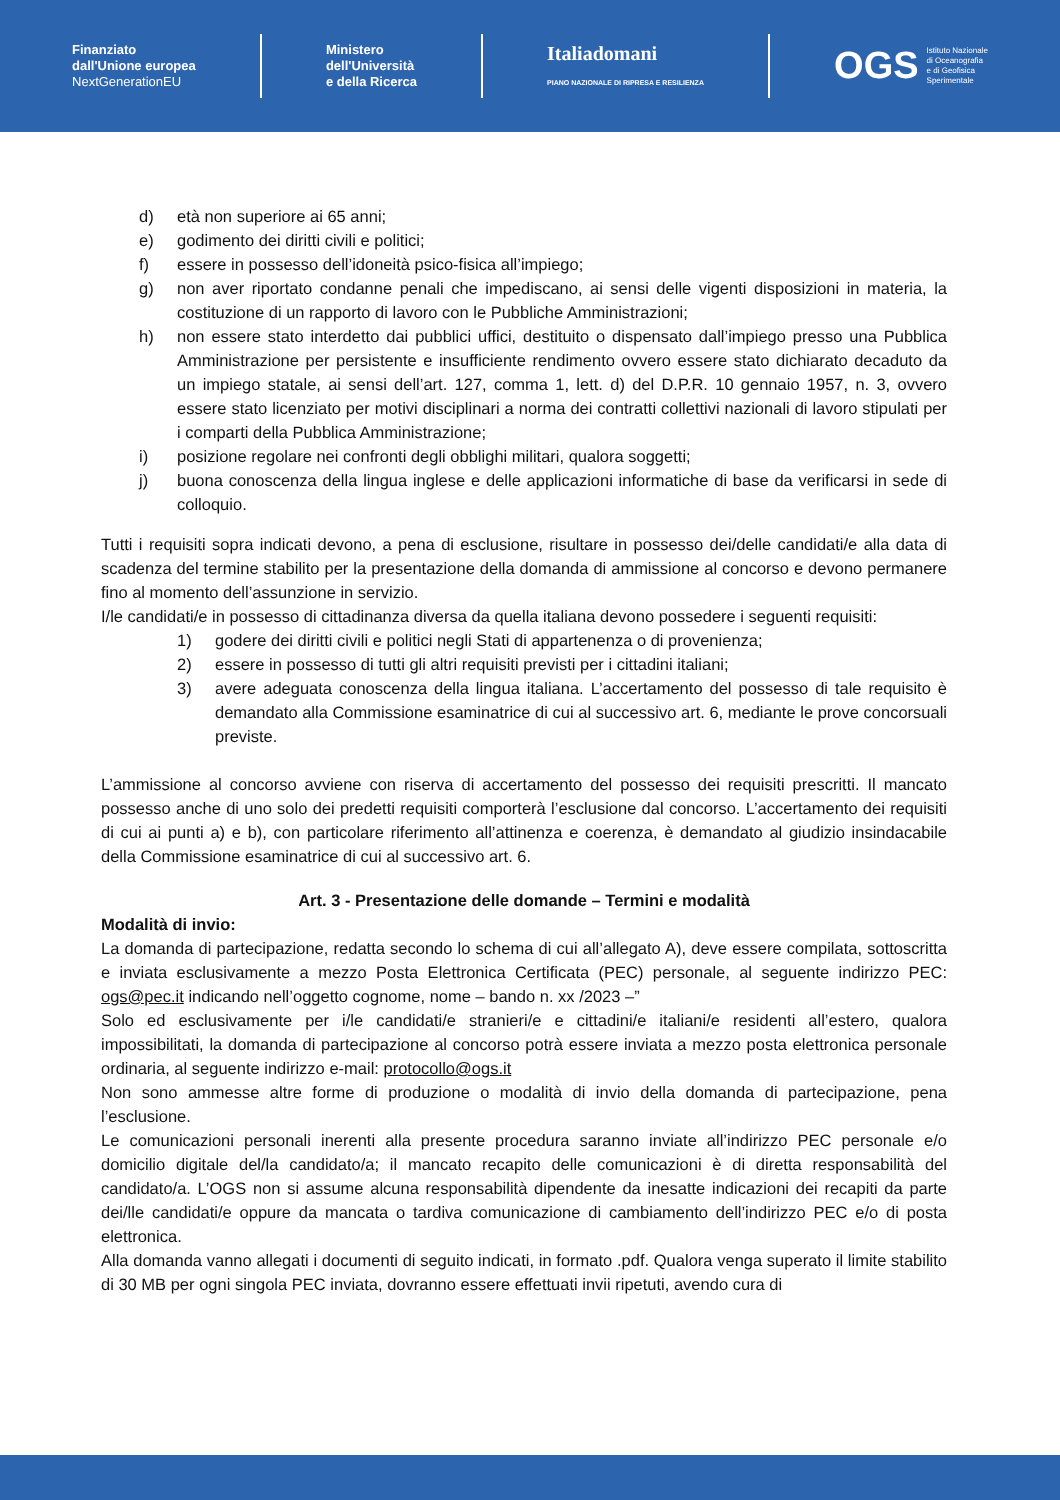Finanziato
dall'Unione europea
NextGenerationEU
Ministero
dell'Università
e della Ricerca
Italiadomani
PIANO NAZIONALE DI RIPRESA E RESILIENZA
OGS Istituto Nazionale
di Oceanografia
e di Geofisica
Sperimentale
d) età non superiore ai 65 anni;
e) godimento dei diritti civili e politici;
f) essere in possesso dell’idoneità psico-fisica all’impiego;
g) non aver riportato condanne penali che impediscano, ai sensi delle vigenti disposizioni in materia, la costituzione di un rapporto di lavoro con le Pubbliche Amministrazioni;
h) non essere stato interdetto dai pubblici uffici, destituito o dispensato dall’impiego presso una Pubblica Amministrazione per persistente e insufficiente rendimento ovvero essere stato dichiarato decaduto da un impiego statale, ai sensi dell’art. 127, comma 1, lett. d) del D.P.R. 10 gennaio 1957, n. 3, ovvero essere stato licenziato per motivi disciplinari a norma dei contratti collettivi nazionali di lavoro stipulati per i comparti della Pubblica Amministrazione;
i) posizione regolare nei confronti degli obblighi militari, qualora soggetti;
j) buona conoscenza della lingua inglese e delle applicazioni informatiche di base da verificarsi in sede di colloquio.
Tutti i requisiti sopra indicati devono, a pena di esclusione, risultare in possesso dei/delle candidati/e alla data di scadenza del termine stabilito per la presentazione della domanda di ammissione al concorso e devono permanere fino al momento dell’assunzione in servizio.
I/le candidati/e in possesso di cittadinanza diversa da quella italiana devono possedere i seguenti requisiti:
1) godere dei diritti civili e politici negli Stati di appartenenza o di provenienza;
2) essere in possesso di tutti gli altri requisiti previsti per i cittadini italiani;
3) avere adeguata conoscenza della lingua italiana. L’accertamento del possesso di tale requisito è demandato alla Commissione esaminatrice di cui al successivo art. 6, mediante le prove concorsuali previste.
L’ammissione al concorso avviene con riserva di accertamento del possesso dei requisiti prescritti. Il mancato possesso anche di uno solo dei predetti requisiti comporterà l’esclusione dal concorso. L’accertamento dei requisiti di cui ai punti a) e b), con particolare riferimento all’attinenza e coerenza, è demandato al giudizio insindacabile della Commissione esaminatrice di cui al successivo art. 6.
Art. 3 - Presentazione delle domande – Termini e modalità
Modalità di invio:
La domanda di partecipazione, redatta secondo lo schema di cui all’allegato A), deve essere compilata, sottoscritta e inviata esclusivamente a mezzo Posta Elettronica Certificata (PEC) personale, al seguente indirizzo PEC: ogs@pec.it indicando nell’oggetto cognome, nome – bando n. xx /2023 –”
Solo ed esclusivamente per i/le candidati/e stranieri/e e cittadini/e italiani/e residenti all’estero, qualora impossibilitati, la domanda di partecipazione al concorso potrà essere inviata a mezzo posta elettronica personale ordinaria, al seguente indirizzo e-mail: protocollo@ogs.it
Non sono ammesse altre forme di produzione o modalità di invio della domanda di partecipazione, pena l’esclusione.
Le comunicazioni personali inerenti alla presente procedura saranno inviate all’indirizzo PEC personale e/o domicilio digitale del/la candidato/a; il mancato recapito delle comunicazioni è di diretta responsabilità del candidato/a. L’OGS non si assume alcuna responsabilità dipendente da inesatte indicazioni dei recapiti da parte dei/lle candidati/e oppure da mancata o tardiva comunicazione di cambiamento dell’indirizzo PEC e/o di posta elettronica.
Alla domanda vanno allegati i documenti di seguito indicati, in formato .pdf. Qualora venga superato il limite stabilito di 30 MB per ogni singola PEC inviata, dovranno essere effettuati invii ripetuti, avendo cura di